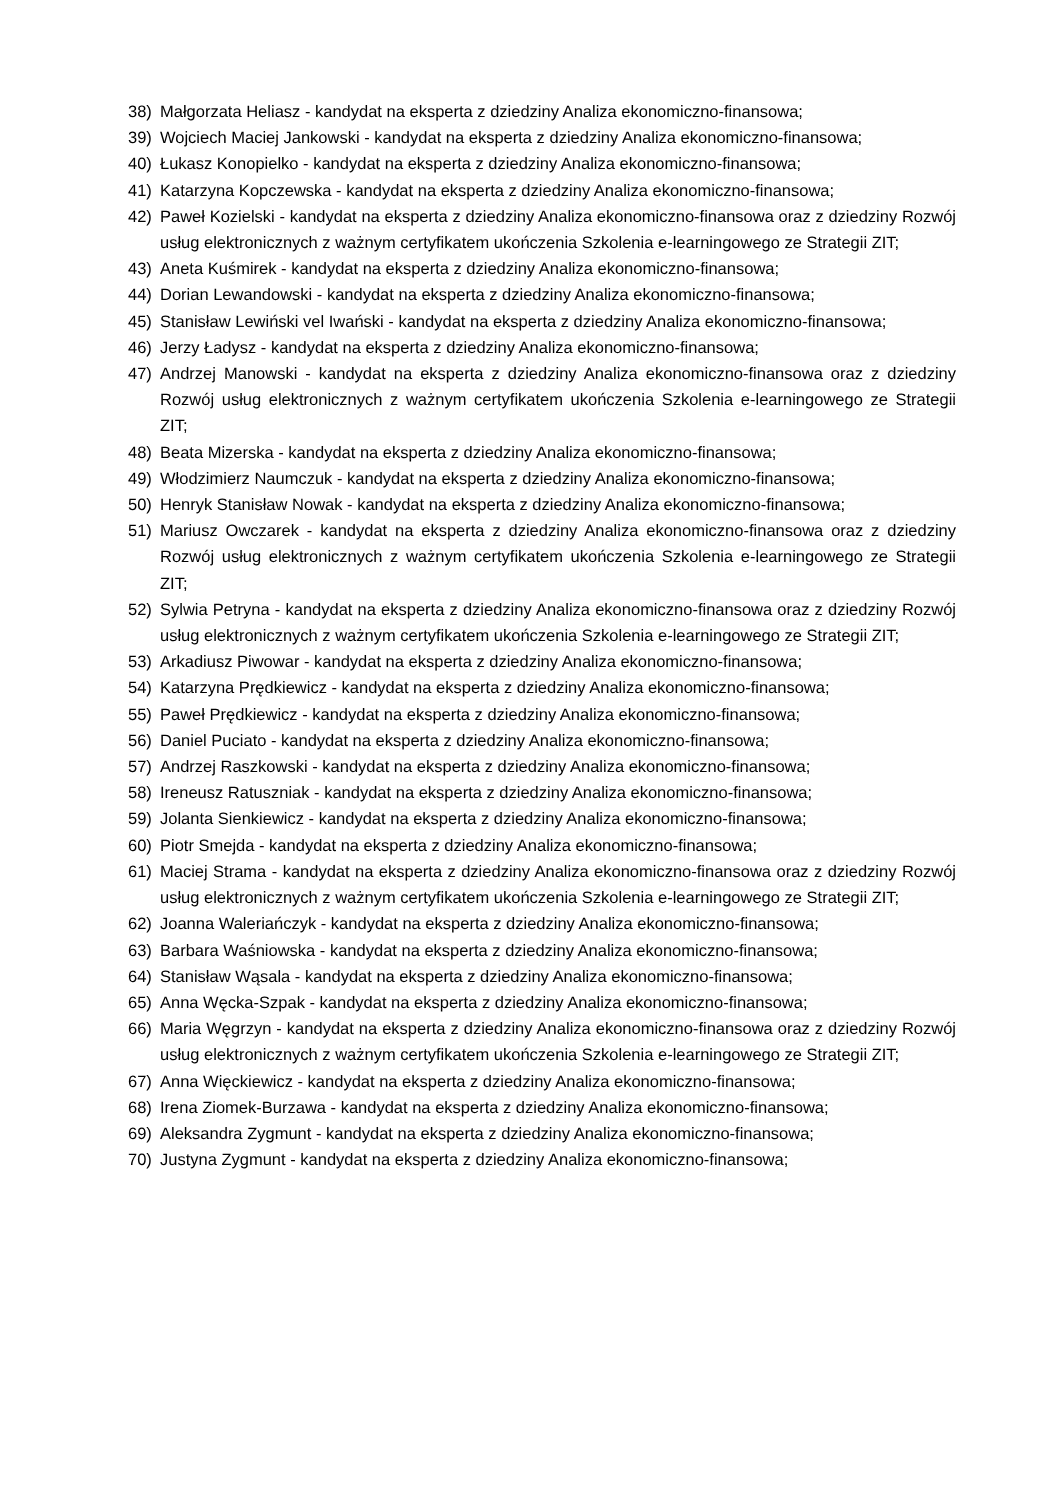38) Małgorzata Heliasz - kandydat na eksperta z dziedziny Analiza ekonomiczno-finansowa;
39) Wojciech Maciej Jankowski - kandydat na eksperta z dziedziny Analiza ekonomiczno-finansowa;
40) Łukasz Konopielko - kandydat na eksperta z dziedziny Analiza ekonomiczno-finansowa;
41) Katarzyna Kopczewska - kandydat na eksperta z dziedziny Analiza ekonomiczno-finansowa;
42) Paweł Kozielski - kandydat na eksperta z dziedziny Analiza ekonomiczno-finansowa oraz z dziedziny Rozwój usług elektronicznych z ważnym certyfikatem ukończenia Szkolenia e-learningowego ze Strategii ZIT;
43) Aneta Kuśmirek - kandydat na eksperta z dziedziny Analiza ekonomiczno-finansowa;
44) Dorian Lewandowski - kandydat na eksperta z dziedziny Analiza ekonomiczno-finansowa;
45) Stanisław Lewiński vel Iwański - kandydat na eksperta z dziedziny Analiza ekonomiczno-finansowa;
46) Jerzy Ładysz - kandydat na eksperta z dziedziny Analiza ekonomiczno-finansowa;
47) Andrzej Manowski - kandydat na eksperta z dziedziny Analiza ekonomiczno-finansowa oraz z dziedziny Rozwój usług elektronicznych z ważnym certyfikatem ukończenia Szkolenia e-learningowego ze Strategii ZIT;
48) Beata Mizerska - kandydat na eksperta z dziedziny Analiza ekonomiczno-finansowa;
49) Włodzimierz Naumczuk - kandydat na eksperta z dziedziny Analiza ekonomiczno-finansowa;
50) Henryk Stanisław Nowak - kandydat na eksperta z dziedziny Analiza ekonomiczno-finansowa;
51) Mariusz Owczarek - kandydat na eksperta z dziedziny Analiza ekonomiczno-finansowa oraz z dziedziny Rozwój usług elektronicznych z ważnym certyfikatem ukończenia Szkolenia e-learningowego ze Strategii ZIT;
52) Sylwia Petryna - kandydat na eksperta z dziedziny Analiza ekonomiczno-finansowa oraz z dziedziny Rozwój usług elektronicznych z ważnym certyfikatem ukończenia Szkolenia e-learningowego ze Strategii ZIT;
53) Arkadiusz Piwowar - kandydat na eksperta z dziedziny Analiza ekonomiczno-finansowa;
54) Katarzyna Prędkiewicz - kandydat na eksperta z dziedziny Analiza ekonomiczno-finansowa;
55) Paweł Prędkiewicz - kandydat na eksperta z dziedziny Analiza ekonomiczno-finansowa;
56) Daniel Puciato - kandydat na eksperta z dziedziny Analiza ekonomiczno-finansowa;
57) Andrzej Raszkowski - kandydat na eksperta z dziedziny Analiza ekonomiczno-finansowa;
58) Ireneusz Ratuszniak - kandydat na eksperta z dziedziny Analiza ekonomiczno-finansowa;
59) Jolanta Sienkiewicz - kandydat na eksperta z dziedziny Analiza ekonomiczno-finansowa;
60) Piotr Smejda - kandydat na eksperta z dziedziny Analiza ekonomiczno-finansowa;
61) Maciej Strama - kandydat na eksperta z dziedziny Analiza ekonomiczno-finansowa oraz z dziedziny Rozwój usług elektronicznych z ważnym certyfikatem ukończenia Szkolenia e-learningowego ze Strategii ZIT;
62) Joanna Waleriańczyk - kandydat na eksperta z dziedziny Analiza ekonomiczno-finansowa;
63) Barbara Waśniowska - kandydat na eksperta z dziedziny Analiza ekonomiczno-finansowa;
64) Stanisław Wąsala - kandydat na eksperta z dziedziny Analiza ekonomiczno-finansowa;
65) Anna Węcka-Szpak - kandydat na eksperta z dziedziny Analiza ekonomiczno-finansowa;
66) Maria Węgrzyn - kandydat na eksperta z dziedziny Analiza ekonomiczno-finansowa oraz z dziedziny Rozwój usług elektronicznych z ważnym certyfikatem ukończenia Szkolenia e-learningowego ze Strategii ZIT;
67) Anna Więckiewicz - kandydat na eksperta z dziedziny Analiza ekonomiczno-finansowa;
68) Irena Ziomek-Burzawa - kandydat na eksperta z dziedziny Analiza ekonomiczno-finansowa;
69) Aleksandra Zygmunt - kandydat na eksperta z dziedziny Analiza ekonomiczno-finansowa;
70) Justyna Zygmunt - kandydat na eksperta z dziedziny Analiza ekonomiczno-finansowa;